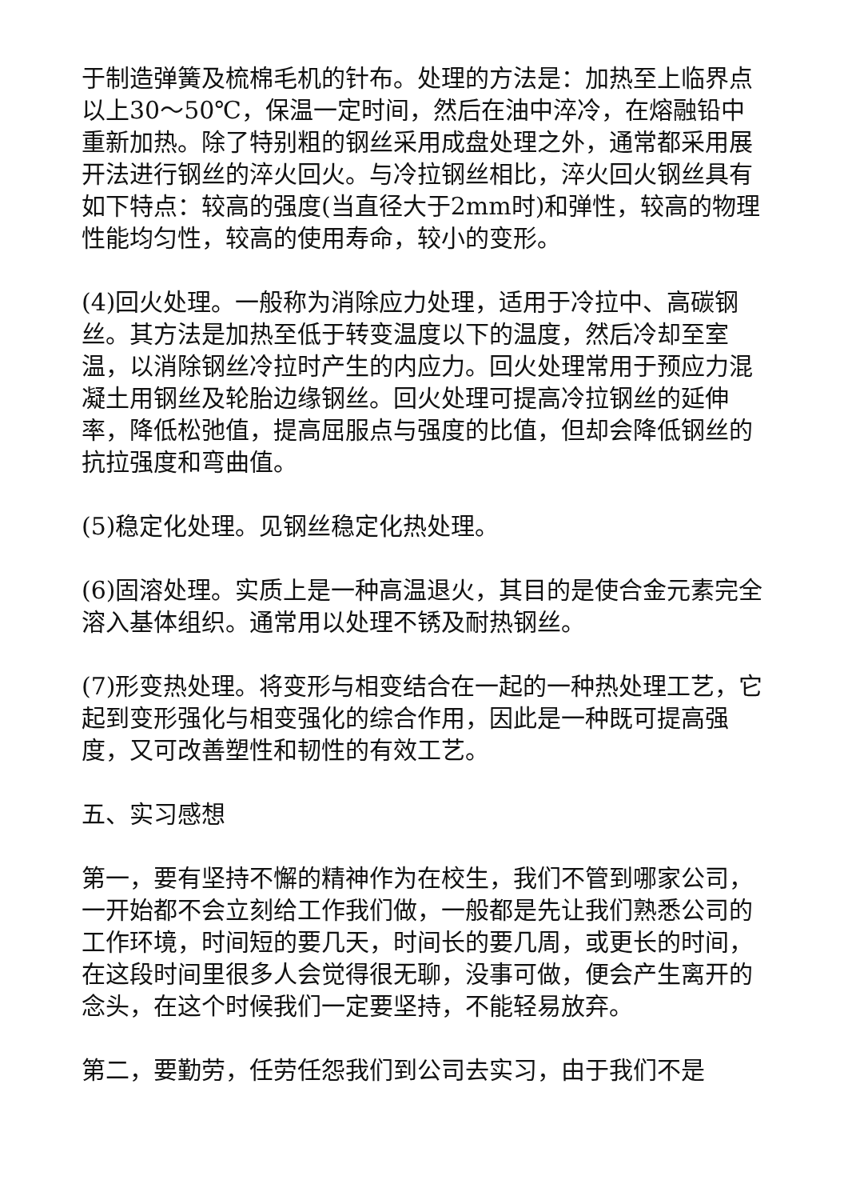于制造弹簧及梳棉毛机的针布。处理的方法是：加热至上临界点以上30～50℃，保温一定时间，然后在油中淬冷，在熔融铅中重新加热。除了特别粗的钢丝采用成盘处理之外，通常都采用展开法进行钢丝的淬火回火。与冷拉钢丝相比，淬火回火钢丝具有如下特点：较高的强度(当直径大于2mm时)和弹性，较高的物理性能均匀性，较高的使用寿命，较小的变形。
(4)回火处理。一般称为消除应力处理，适用于冷拉中、高碳钢丝。其方法是加热至低于转变温度以下的温度，然后冷却至室温，以消除钢丝冷拉时产生的内应力。回火处理常用于预应力混凝土用钢丝及轮胎边缘钢丝。回火处理可提高冷拉钢丝的延伸率，降低松弛值，提高屈服点与强度的比值，但却会降低钢丝的抗拉强度和弯曲值。
(5)稳定化处理。见钢丝稳定化热处理。
(6)固溶处理。实质上是一种高温退火，其目的是使合金元素完全溶入基体组织。通常用以处理不锈及耐热钢丝。
(7)形变热处理。将变形与相变结合在一起的一种热处理工艺，它起到变形强化与相变强化的综合作用，因此是一种既可提高强度，又可改善塑性和韧性的有效工艺。
五、实习感想
第一，要有坚持不懈的精神作为在校生，我们不管到哪家公司，一开始都不会立刻给工作我们做，一般都是先让我们熟悉公司的工作环境，时间短的要几天，时间长的要几周，或更长的时间，在这段时间里很多人会觉得很无聊，没事可做，便会产生离开的念头，在这个时候我们一定要坚持，不能轻易放弃。
第二，要勤劳，任劳任怨我们到公司去实习，由于我们不是